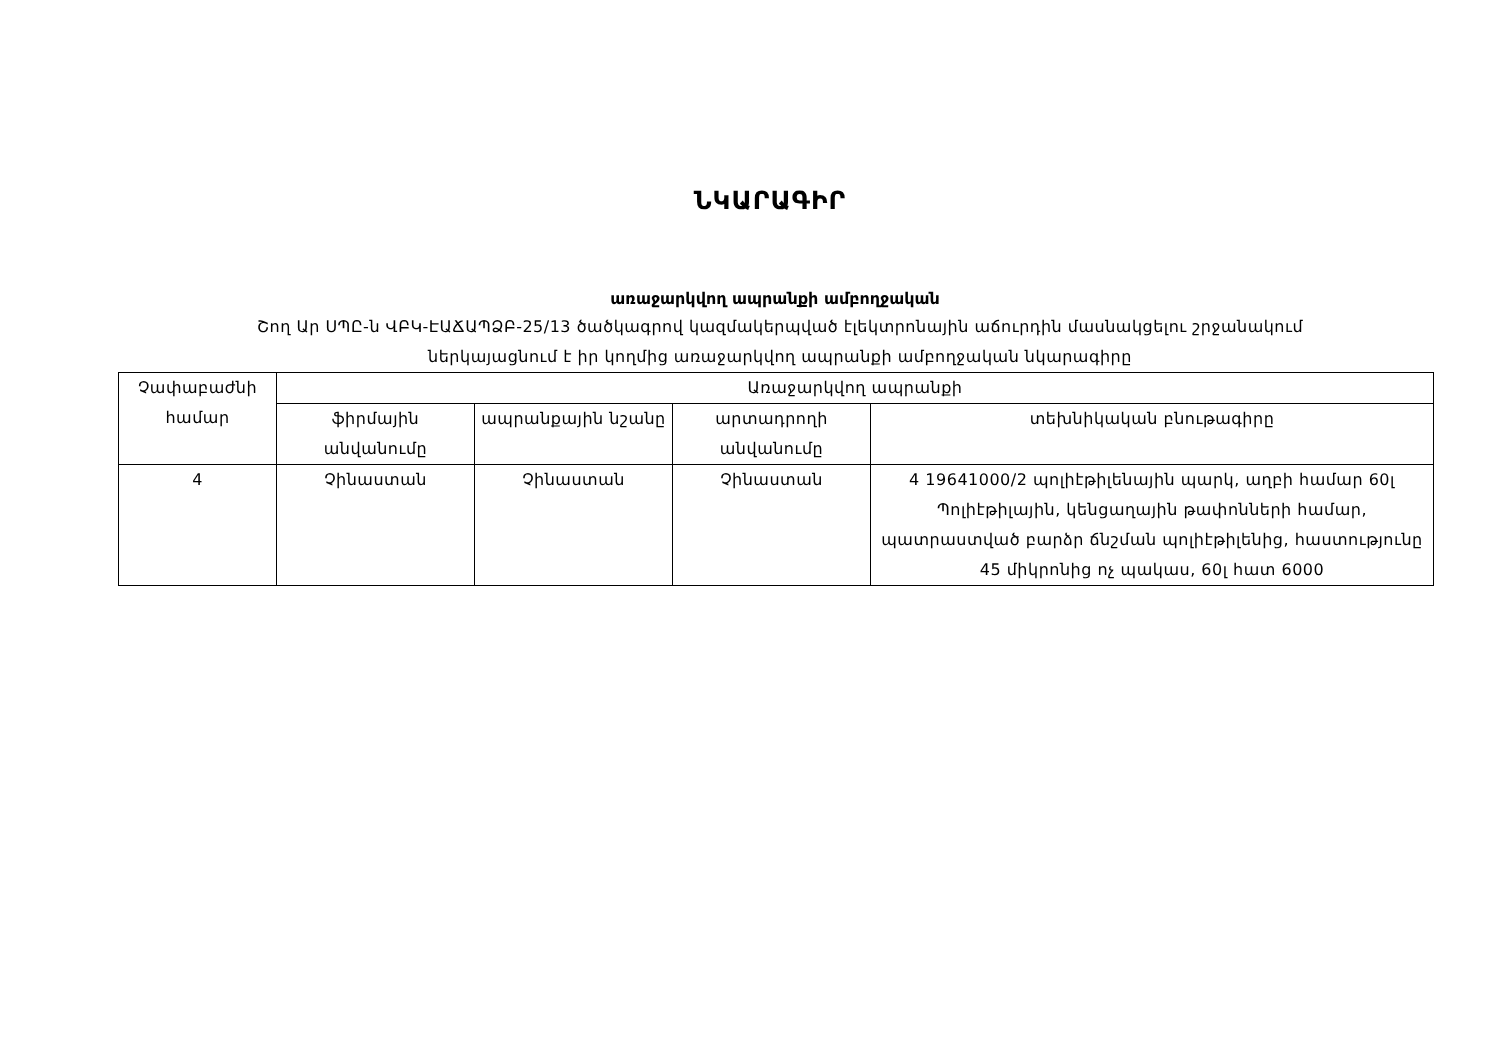ՆԿԱՐԱԳԻՐ
առաջարկվող ապրանքի ամբողջական
Շող Ար ՍՊԸ-ն ՎԲԿ-ԷԱՃԱՊՁԲ-25/13 ծածկագրով կազմակերպված էլեկտրոնային աճուրդին մասնակցելու շրջանակում
ներկայացնում է իր կողմից առաջարկվող ապրանքի ամբողջական նկարագիրը
| Չափաբաժնի համար | Առաջարկվող ապրանքի | | | |
| --- | --- | --- | --- | --- |
| | ֆիրմային անվանումը | ապրանքային նշանը | արտադրողի անվանումը | տեխնիկական բնութագիրը |
| 4 | Չինաստան | Չինաստան | Չինաստան | 4 19641000/2 պոլիէթիլենային պարկ, աղբի համար 60լ Պոլիէթիլային, կենցաղային թափոնների համար, պատրաստված բարձր ճնշման պոլիէթիլենից, հաստությունը 45 միկրոնից ոչ պակաս, 60լ հատ 6000 |